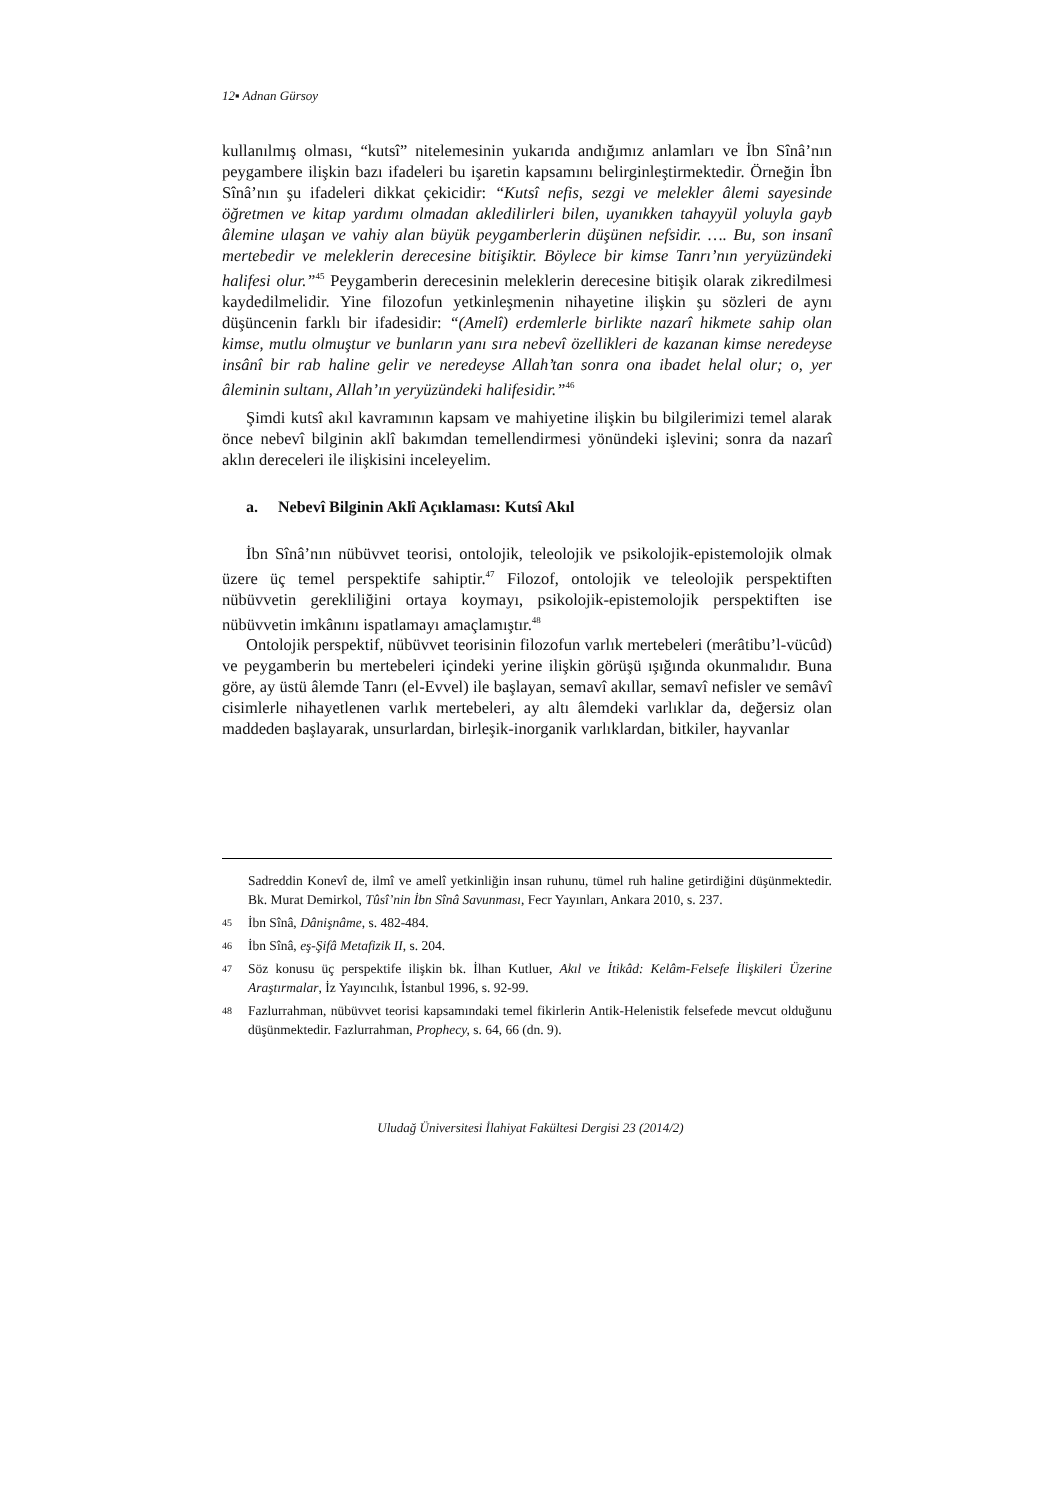12▪ Adnan Gürsoy
kullanılmış olması, “kutsî” nitelemesinin yukarıda andığımız anlamları ve İbn Sînâ’nın peygambere ilişkin bazı ifadeleri bu işaretin kapsamını belirginleştirmektedir. Örneğin İbn Sînâ’nın şu ifadeleri dikkat çekicidir: “Kutsî nefis, sezgi ve melekler âlemi sayesinde öğretmen ve kitap yardımı olmadan akledilirleri bilen, uyanıkken tahayyül yoluyla gayb âlemine ulaşan ve vahiy alan büyük peygamberlerin düşünen nefsidir. …. Bu, son insanî mertebedir ve meleklerin derecesine bitişiktir. Böylece bir kimse Tanrı’nın yeryüzündeki halifesi olur.”<sup>45</sup> Peygamberin derecesinin meleklerin derecesine bitişik olarak zikredilmesi kaydedilmelidir. Yine filozofun yetkinleşmenin nihayetine ilişkin şu sözleri de aynı düşüncenin farklı bir ifadesidir: “(Amelî) erdemlerle birlikte nazarî hikmete sahip olan kimse, mutlu olmuştur ve bunların yanı sıra nebevî özellikleri de kazanan kimse neredeyse insânî bir rab haline gelir ve neredeyse Allah’tan sonra ona ibadet helal olur; o, yer âleminin sultanı, Allah’ın yeryüzündeki halifesidir.”<sup>46</sup>
Şimdi kutsî akıl kavramının kapsam ve mahiyetine ilişkin bu bilgilerimizi temel alarak önce nebevî bilginin aklî bakımdan temellendirmesi yönündeki işlevini; sonra da nazarî aklın dereceleri ile ilişkisini inceleyelim.
a. Nebevî Bilginin Aklî Açıklaması: Kutsî Akıl
İbn Sînâ’nın nübüvvet teorisi, ontolojik, teleolojik ve psikolojik-epistemolojik olmak üzere üç temel perspektife sahiptir.<sup>47</sup> Filozof, ontolojik ve teleolojik perspektiften nübüvvetin gerekliliğini ortaya koymayı, psikolojik-epistemolojik perspektiften ise nübüvvetin imkânını ispatlamayı amaçlamıştır.<sup>48</sup>
Ontolojik perspektif, nübüvvet teorisinin filozofun varlık mertebeleri (merâtibu’l-vücûd) ve peygamberin bu mertebeleri içindeki yerine ilişkin görüşü ışığında okunmalıdır. Buna göre, ay üstü âlemde Tanrı (el-Evvel) ile başlayan, semavî akıllar, semavî nefisler ve semâvî cisimlerle nihayetlenen varlık mertebeleri, ay altı âlemdeki varlıklar da, değersiz olan maddeden başlayarak, unsurlardan, birleşik-inorganik varlıklardan, bitkiler, hayvanlar
Sadreddin Konevî de, ilmî ve amelî yetkinliğin insan ruhunu, tümel ruh haline getirdiğini düşünmektedir. Bk. Murat Demirkol, Tûsî’nin İbn Sînâ Savunması, Fecr Yayınları, Ankara 2010, s. 237.
45 İbn Sînâ, Dânişnâme, s. 482-484.
46 İbn Sînâ, eş-Şifâ Metafizik II, s. 204.
47 Söz konusu üç perspektife ilişkin bk. İlhan Kutluer, Akıl ve İtikâd: Kelâm-Felsefe İlişkileri Üzerine Araştırmalar, İz Yayıncılık, İstanbul 1996, s. 92-99.
48 Fazlurrahman, nübüvvet teorisi kapsamındaki temel fikirlerin Antik-Helenistik felsefede mevcut olduğunu düşünmektedir. Fazlurrahman, Prophecy, s. 64, 66 (dn. 9).
Uludağ Üniversitesi İlahiyat Fakültesi Dergisi 23 (2014/2)